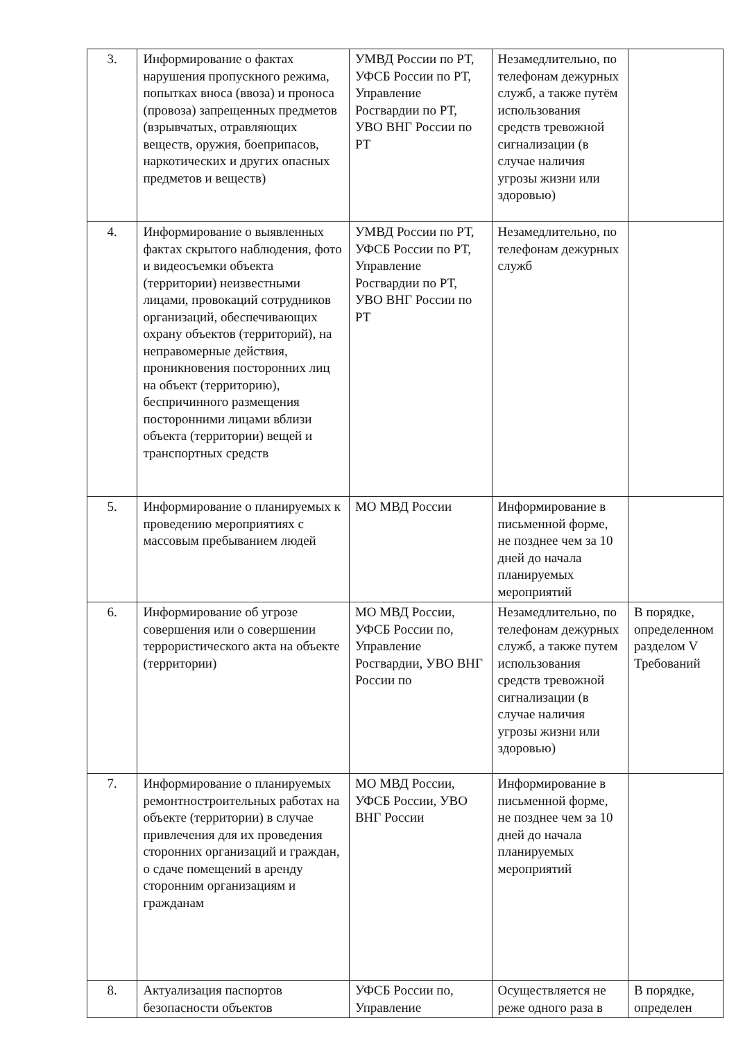| 3. | Информирование о фактах нарушения пропускного режима, попытках вноса (ввоза) и проноса (провоза) запрещенных предметов (взрывчатых, отравляющих веществ, оружия, боеприпасов, наркотических и других опасных предметов и веществ) | УМВД России по РТ, УФСБ России по РТ, Управление Росгвардии по РТ, УВО ВНГ России по РТ | Незамедлительно, по телефонам дежурных служб, а также путём использования средств тревожной сигнализации (в случае наличия угрозы жизни или здоровью) | |
| 4. | Информирование о выявленных фактах скрытого наблюдения, фото и видеосъемки объекта (территории) неизвестными лицами, провокаций сотрудников организаций, обеспечивающих охрану объектов (территорий), на неправомерные действия, проникновения посторонних лиц на объект (территорию), беспричинного размещения посторонними лицами вблизи объекта (территории) вещей и транспортных средств | УМВД России по РТ, УФСБ России по РТ, Управление Росгвардии по РТ, УВО ВНГ России по РТ | Незамедлительно, по телефонам дежурных служб | |
| 5. | Информирование о планируемых к проведению мероприятиях с массовым пребыванием людей | МО МВД России | Информирование в письменной форме, не позднее чем за 10 дней до начала планируемых мероприятий | |
| 6. | Информирование об угрозе совершения или о совершении террористического акта на объекте (территории) | МО МВД России, УФСБ России по, Управление Росгвардии, УВО ВНГ России по | Незамедлительно, по телефонам дежурных служб, а также путем использования средств тревожной сигнализации (в случае наличия угрозы жизни или здоровью) | В порядке, определенном разделом V Требований |
| 7. | Информирование о планируемых ремонтностроительных работах на объекте (территории) в случае привлечения для их проведения сторонних организаций и граждан, о сдаче помещений в аренду сторонним организациям и гражданам | МО МВД России, УФСБ России, УВО ВНГ России | Информирование в письменной форме, не позднее чем за 10 дней до начала планируемых мероприятий | |
| 8. | Актуализация паспортов безопасности объектов | УФСБ России по, Управление | Осуществляется не реже одного раза в | В порядке, определен |